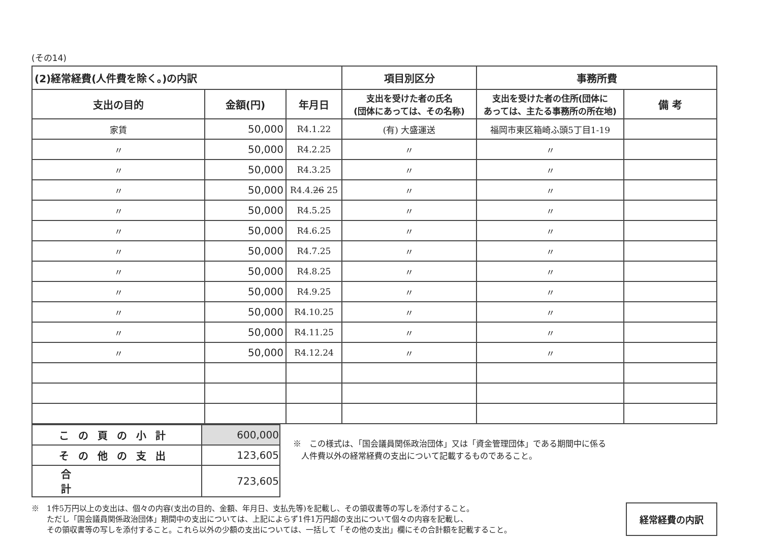(その14)
| (2)経常経費(人件費を除く。)の内訳 | | | 項目別区分 | 事務所費 | |
| --- | --- | --- | --- | --- | --- |
| 支出の目的 | 金額(円) | 年月日 | 支出を受けた者の氏名 (団体にあっては、その名称) | 支出を受けた者の住所(団体に あっては、主たる事務所の所在地) | 備 考 |
| 家賃 | 50,000 | R4.1.22 | (有) 大盛運送 | 福岡市東区箱崎ふ頭5丁目1-19 | |
| 〃 | 50,000 | R4.2.25 | 〃 | 〃 | |
| 〃 | 50,000 | R4.3.25 | 〃 | 〃 | |
| 〃 | 50,000 | R4.4. 26 25 | 〃 | 〃 | |
| 〃 | 50,000 | R4.5.25 | 〃 | 〃 | |
| 〃 | 50,000 | R4.6.25 | 〃 | 〃 | |
| 〃 | 50,000 | R4.7.25 | 〃 | 〃 | |
| 〃 | 50,000 | R4.8.25 | 〃 | 〃 | |
| 〃 | 50,000 | R4.9.25 | 〃 | 〃 | |
| 〃 | 50,000 | R4.10.25 | 〃 | 〃 | |
| 〃 | 50,000 | R4.11.25 | 〃 | 〃 | |
| 〃 | 50,000 | R4.12.24 | 〃 | 〃 | |
| この頁の小計 | 600,000 |
| その他の支出 | 123,605 |
| 合計 | 723,605 |
※　この様式は、「国会議員関係政治団体」又は「資金管理団体」である期間中に係る
　人件費以外の経常経費の支出について記載するものであること。
※　1件5万円以上の支出は、個々の内容(支出の目的、金額、年月日、支払先等)を記載し、その領収書等の写しを添付すること。
　　ただし「国会議員関係政治団体」期間中の支出については、上記によらず1件1万円超の支出について個々の内容を記載し、
　　その領収書等の写しを添付すること。これら以外の少額の支出については、一括して「その他の支出」欄にその合計額を記載すること。
経常経費の内訳